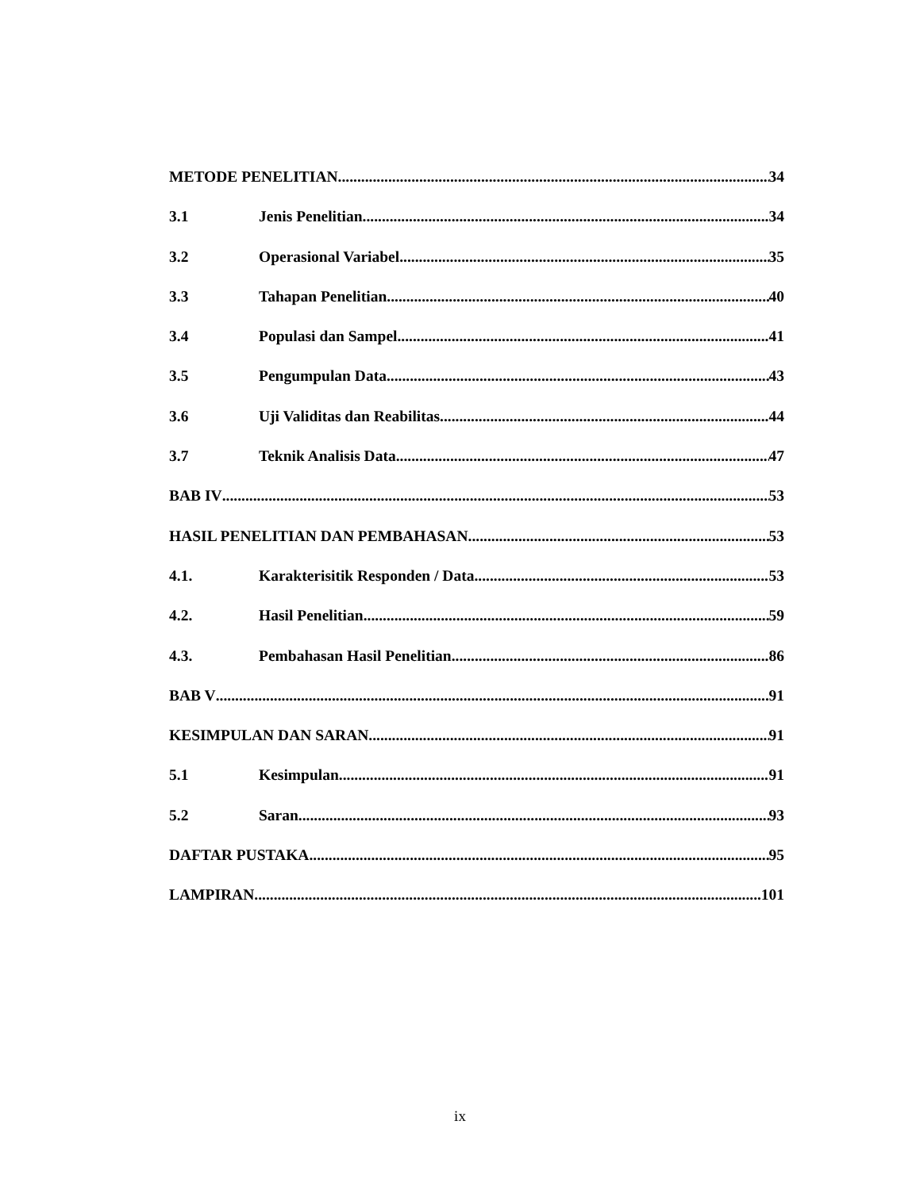METODE PENELITIAN 34
3.1 Jenis Penelitian 34
3.2 Operasional Variabel 35
3.3 Tahapan Penelitian 40
3.4 Populasi dan Sampel 41
3.5 Pengumpulan Data 43
3.6 Uji Validitas dan Reabilitas 44
3.7 Teknik Analisis Data 47
BAB IV 53
HASIL PENELITIAN DAN PEMBAHASAN 53
4.1. Karakterisitik Responden / Data 53
4.2. Hasil Penelitian 59
4.3. Pembahasan Hasil Penelitian 86
BAB V 91
KESIMPULAN DAN SARAN 91
5.1 Kesimpulan 91
5.2 Saran 93
DAFTAR PUSTAKA 95
LAMPIRAN 101
ix